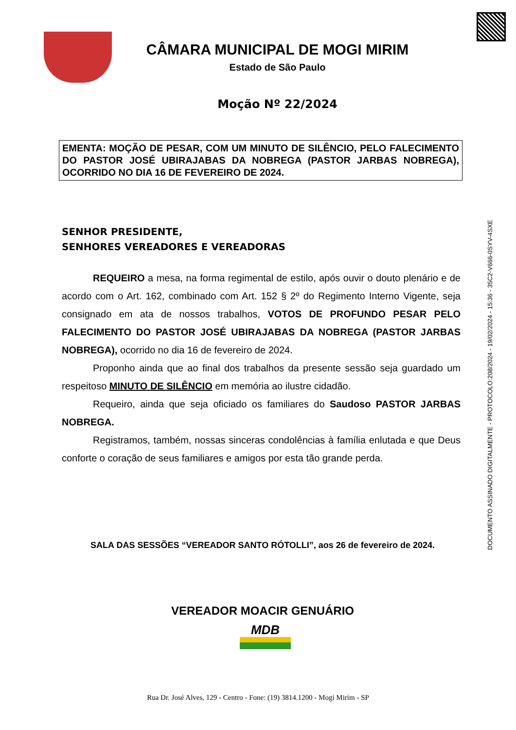CÂMARA MUNICIPAL DE MOGI MIRIM
Estado de São Paulo
Moção Nº 22/2024
EMENTA: MOÇÃO DE PESAR, COM UM MINUTO DE SILÊNCIO, PELO FALECIMENTO DO PASTOR JOSÉ UBIRAJABAS DA NOBREGA (PASTOR JARBAS NOBREGA), OCORRIDO NO DIA 16 DE FEVEREIRO DE 2024.
SENHOR PRESIDENTE,
SENHORES VEREADORES E VEREADORAS
REQUEIRO a mesa, na forma regimental de estilo, após ouvir o douto plenário e de acordo com o Art. 162, combinado com Art. 152 § 2º do Regimento Interno Vigente, seja consignado em ata de nossos trabalhos, VOTOS DE PROFUNDO PESAR PELO FALECIMENTO DO PASTOR JOSÉ UBIRAJABAS DA NOBREGA (PASTOR JARBAS NOBREGA), ocorrido no dia 16 de fevereiro de 2024.
Proponho ainda que ao final dos trabalhos da presente sessão seja guardado um respeitoso MINUTO DE SILÊNCIO em memória ao ilustre cidadão.
Requeiro, ainda que seja oficiado os familiares do Saudoso PASTOR JARBAS NOBREGA.
Registramos, também, nossas sinceras condolências à família enlutada e que Deus conforte o coração de seus familiares e amigos por esta tão grande perda.
SALA DAS SESSÕES “VEREADOR SANTO RÓTOLLI”, aos 26 de fevereiro de 2024.
VEREADOR MOACIR GENUÁRIO
MDB
Rua Dr. José Alves, 129 - Centro - Fone: (19) 3814.1200 - Mogi Mirim - SP
DOCUMENTO ASSINADO DIGITALMENTE - PROTOCOLO:208/2024 - 19/02/2024 - 15:36 - 35C2-V666-0SYV-4SXE